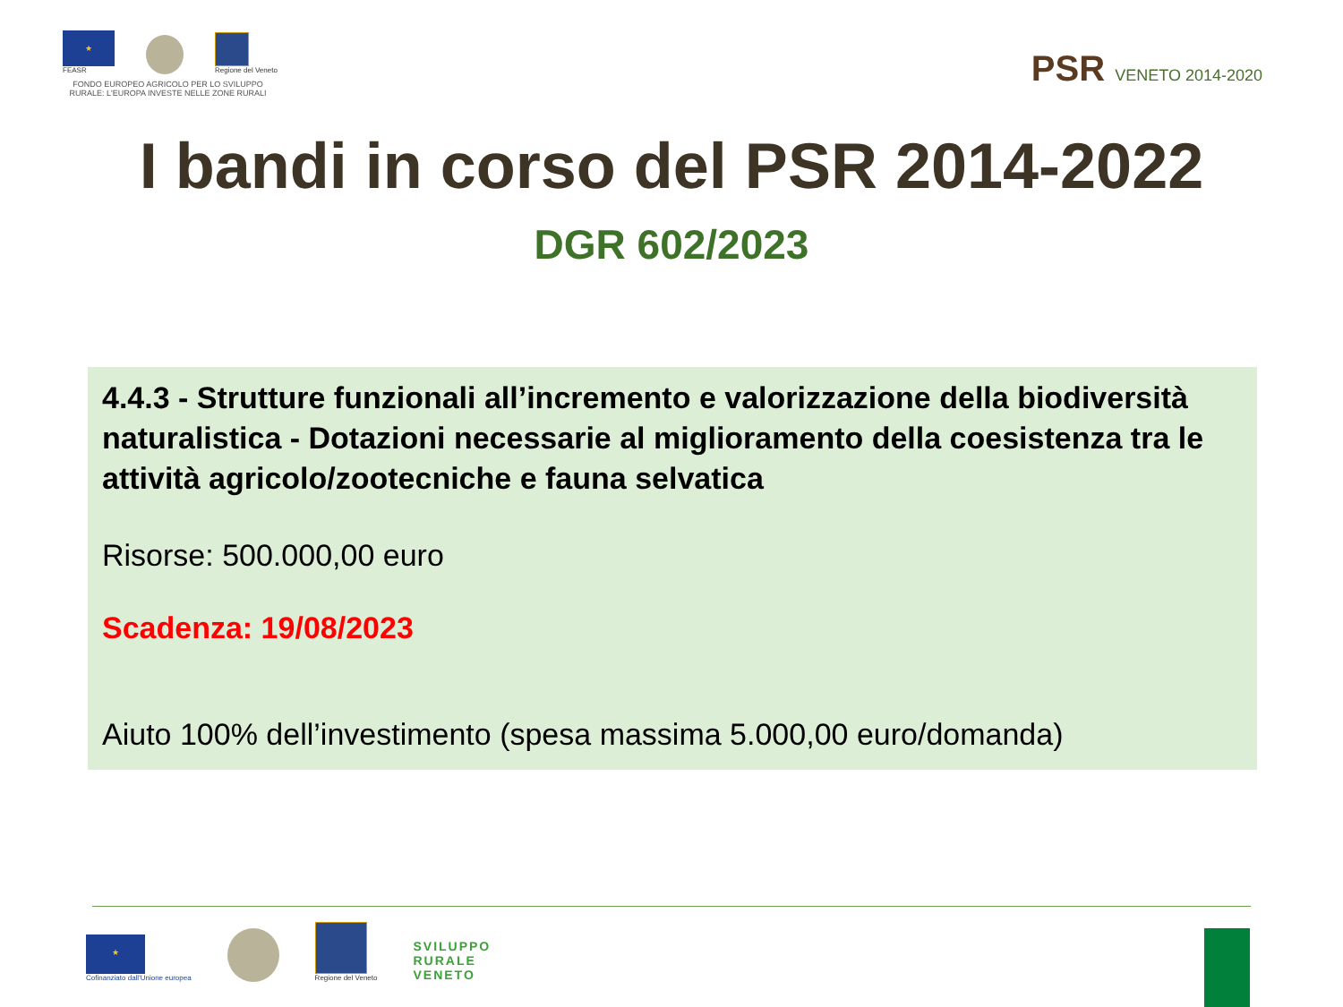★
FEASR
Regione del Veneto
FONDO EUROPEO AGRICOLO PER LO SVILUPPO RURALE: L'EUROPA INVESTE NELLE ZONE RURALI
PSR VENETO 2014-2020
I bandi in corso del PSR 2014-2022
DGR 602/2023
4.4.3 - Strutture funzionali all’incremento e valorizzazione della biodiversità naturalistica - Dotazioni necessarie al miglioramento della coesistenza tra le attività agricolo/zootecniche e fauna selvatica
Risorse: 500.000,00 euro
Scadenza: 19/08/2023
Aiuto 100% dell’investimento (spesa massima 5.000,00 euro/domanda)
★
Cofinanziato dall'Unione europea
Regione del Veneto
SVILUPPO
RURALE
VENETO